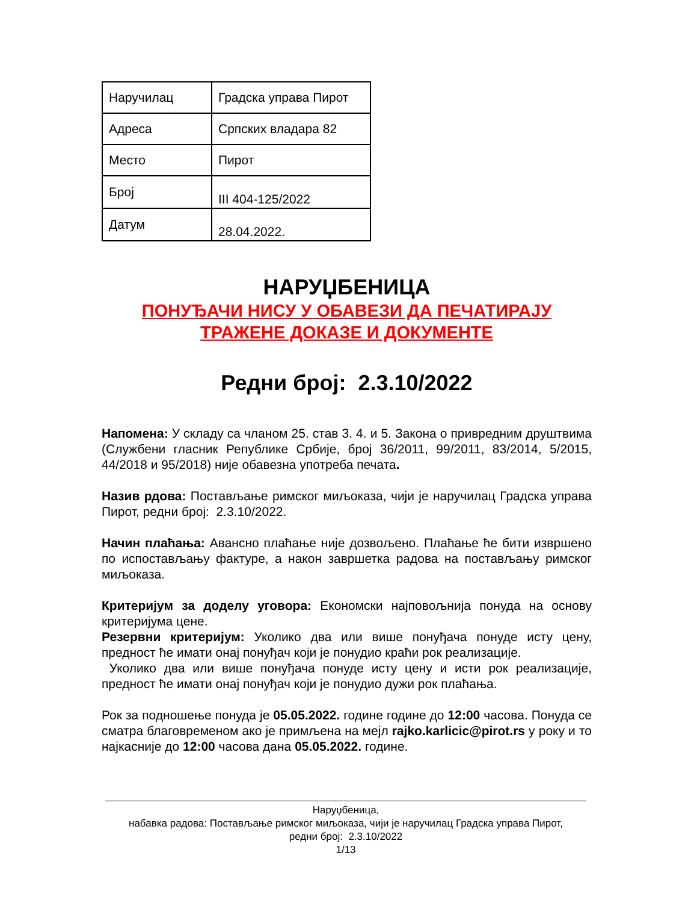| Наручилац | Градска управа Пирот |
| Адреса | Српских владара 82 |
| Место | Пирот |
| Број | III 404-125/2022 |
| Датум | 28.04.2022. |
НАРУЏБЕНИЦА
ПОНУЂАЧИ НИСУ У ОБАВЕЗИ ДА ПЕЧАТИРАЈУ
ТРАЖЕНЕ ДОКАЗЕ И ДОКУМЕНТЕ
Редни број: 2.3.10/2022
Напомена: У складу са чланом 25. став 3. 4. и 5. Закона о привредним друштвима (Службени гласник Републике Србије, број 36/2011, 99/2011, 83/2014, 5/2015, 44/2018 и 95/2018) није обавезна употреба печата.
Назив рдова: Постављање римског миљоказа, чији је наручилац Градска управа Пирот, редни број: 2.3.10/2022.
Начин плаћања: Авансно плаћање није дозвољено. Плаћање ће бити извршено по испостављању фактуре, а након завршетка радова на постављању римског миљоказа.
Критеријум за доделу уговора: Економски најповољнија понуда на основу критеријума цене.
Резервни критеријум: Уколико два или више понуђача понуде исту цену, предност ће имати онај понуђач који је понудио краћи рок реализације.
Уколико два или више понуђача понуде исту цену и исти рок реализације, предност ће имати онај понуђач који је понудио дужи рок плаћања.
Рок за подношење понуда је 05.05.2022. године године до 12:00 часова. Понуда се сматра благовременом ако је примљена на мејл rajko.karlicic@pirot.rs у року и то најкасније до 12:00 часова дана 05.05.2022. године.
Наруџбеница,
набавка радова: Постављање римског миљоказа, чији је наручилац Градска управа Пирот,
редни број: 2.3.10/2022
1/13